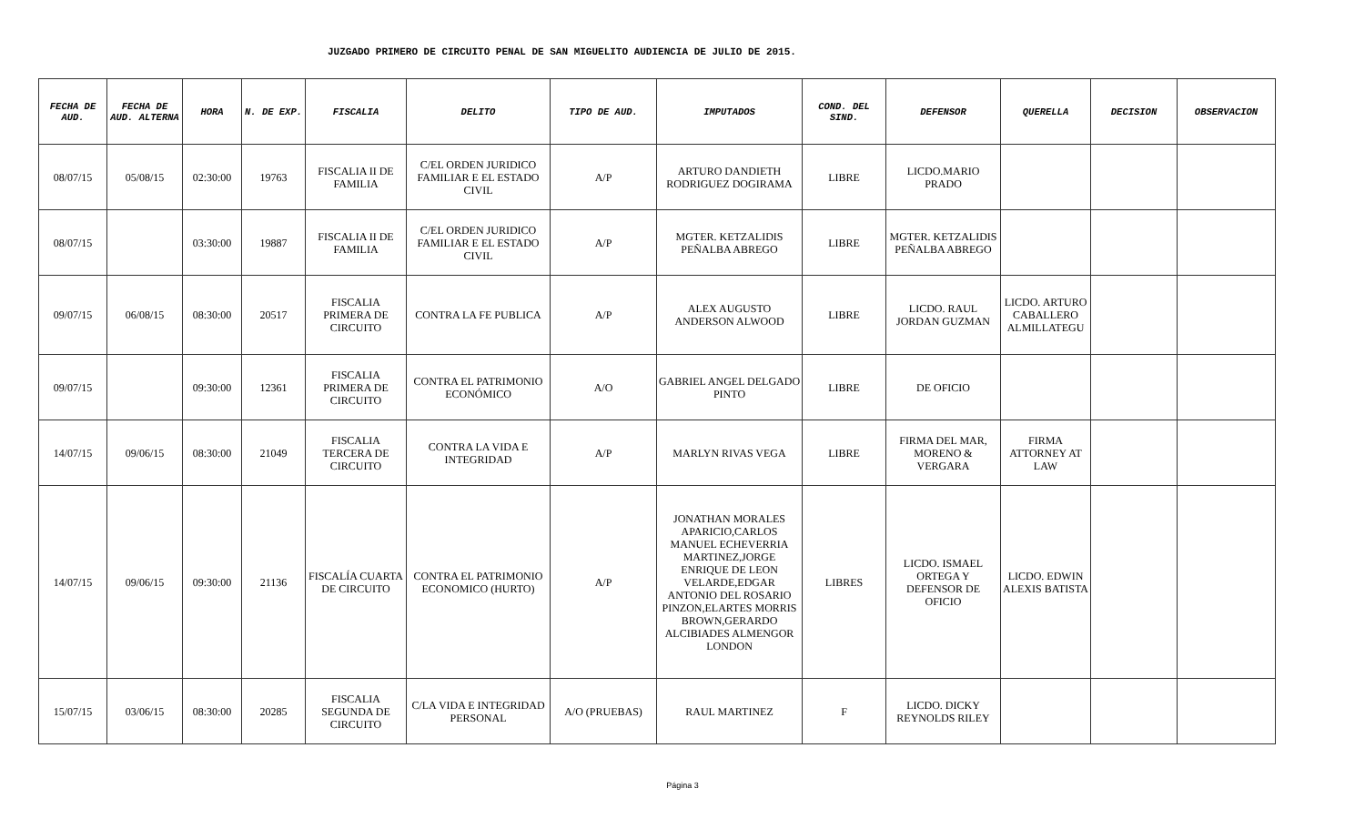JUZGADO PRIMERO DE CIRCUITO PENAL DE SAN MIGUELITO AUDIENCIA DE JULIO DE 2015.
| FECHA DE AUD. | FECHA DE AUD. ALTERNA | HORA | N. DE EXP. | FISCALIA | DELITO | TIPO DE AUD. | IMPUTADOS | COND. DEL SIND. | DEFENSOR | QUERELLA | DECISION | OBSERVACION |
| --- | --- | --- | --- | --- | --- | --- | --- | --- | --- | --- | --- | --- |
| 08/07/15 | 05/08/15 | 02:30:00 | 19763 | FISCALIA II DE FAMILIA | C/EL ORDEN JURIDICO FAMILIAR E EL ESTADO CIVIL | A/P | ARTURO DANDIETH RODRIGUEZ DOGIRAMA | LIBRE | LICDO.MARIO PRADO | | | |
| 08/07/15 | | 03:30:00 | 19887 | FISCALIA II DE FAMILIA | C/EL ORDEN JURIDICO FAMILIAR E EL ESTADO CIVIL | A/P | MGTER. KETZALIDIS PEÑALBA ABREGO | LIBRE | MGTER. KETZALIDIS PEÑALBA ABREGO | | | |
| 09/07/15 | 06/08/15 | 08:30:00 | 20517 | FISCALIA PRIMERA DE CIRCUITO | CONTRA LA FE PUBLICA | A/P | ALEX AUGUSTO ANDERSON ALWOOD | LIBRE | LICDO. RAUL JORDAN GUZMAN | LICDO. ARTURO CABALLERO ALMILLATEGU | | |
| 09/07/15 | | 09:30:00 | 12361 | FISCALIA PRIMERA DE CIRCUITO | CONTRA EL PATRIMONIO ECONÓMICO | A/O | GABRIEL ANGEL DELGADO PINTO | LIBRE | DE OFICIO | | | |
| 14/07/15 | 09/06/15 | 08:30:00 | 21049 | FISCALIA TERCERA DE CIRCUITO | CONTRA LA VIDA E INTEGRIDAD | A/P | MARLYN RIVAS VEGA | LIBRE | FIRMA DEL MAR, MORENO & VERGARA | FIRMA ATTORNEY AT LAW | | |
| 14/07/15 | 09/06/15 | 09:30:00 | 21136 | FISCALÍA CUARTA DE CIRCUITO | CONTRA EL PATRIMONIO ECONOMICO (HURTO) | A/P | JONATHAN MORALES APARICIO,CARLOS MANUEL ECHEVERRIA MARTINEZ,JORGE ENRIQUE DE LEON VELARDE,EDGAR ANTONIO DEL ROSARIO PINZON,ELARTES MORRIS BROWN,GERARDO ALCIBIADES ALMENGOR LONDON | LIBRES | LICDO. ISMAEL ORTEGA Y DEFENSOR DE OFICIO | LICDO. EDWIN ALEXIS BATISTA | | |
| 15/07/15 | 03/06/15 | 08:30:00 | 20285 | FISCALIA SEGUNDA DE CIRCUITO | C/LA VIDA E INTEGRIDAD PERSONAL | A/O (PRUEBAS) | RAUL MARTINEZ | F | LICDO. DICKY REYNOLDS RILEY | | | |
Página 3